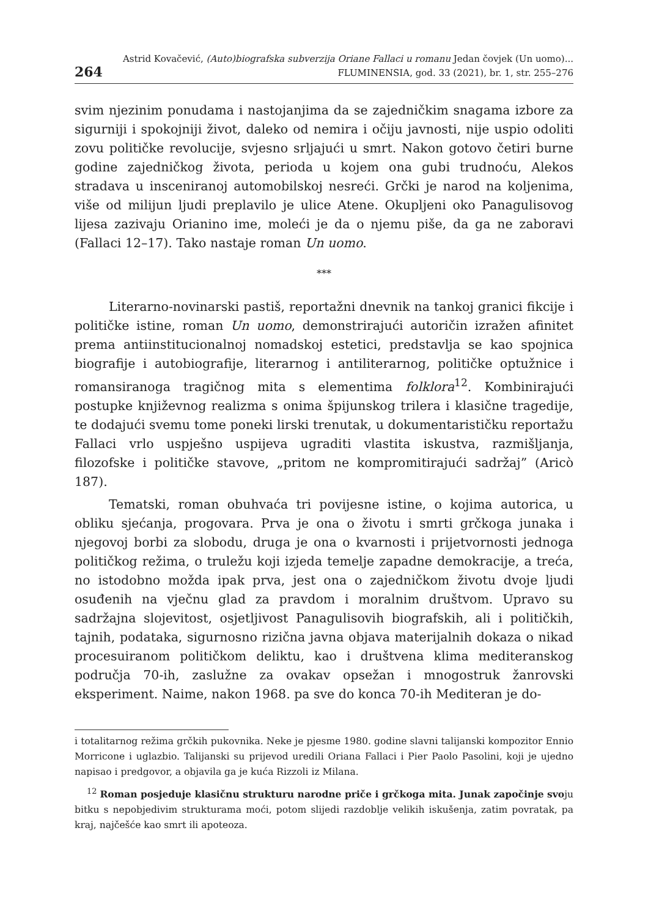264
Astrid Kovačević, (Auto)biografska subverzija Oriane Fallaci u romanu Jedan čovjek (Un uomo)...
FLUMINENSIA, god. 33 (2021), br. 1, str. 255–276
svim njezinim ponudama i nastojanjima da se zajedničkim snagama izbore za sigurniji i spokojniji život, daleko od nemira i očiju javnosti, nije uspio odoliti zovu političke revolucije, svjesno srljajući u smrt. Nakon gotovo četiri burne godine zajedničkog života, perioda u kojem ona gubi trudnoću, Alekos stradava u insceniranoj automobilskoj nesreći. Grčki je narod na koljenima, više od milijun ljudi preplavilo je ulice Atene. Okupljeni oko Panagulisovog lijesa zazivaju Orianino ime, moleći je da o njemu piše, da ga ne zaboravi (Fallaci 12–17). Tako nastaje roman Un uomo.
***
Literarno-novinarski pastiš, reportažni dnevnik na tankoj granici fikcije i političke istine, roman Un uomo, demonstrirajući autoričin izražen afinitet prema antiinstitucionalnoj nomadskoj estetici, predstavlja se kao spojnica biografije i autobiografije, literarnog i antiliterarnog, političke optužnice i romansiranoga tragičnog mita s elementima folklora<sup>12</sup>. Kombinirajući postupke književnog realizma s onima špijunskog trilera i klasične tragedije, te dodajući svemu tome poneki lirski trenutak, u dokumentarističku reportažu Fallaci vrlo uspješno uspijeva ugraditi vlastita iskustva, razmišljanja, filozofske i političke stavove, „pritom ne kompromitirajući sadržaj” (Aricò 187).
Tematski, roman obuhvaća tri povijesne istine, o kojima autorica, u obliku sjećanja, progovara. Prva je ona o životu i smrti grčkoga junaka i njegovoj borbi za slobodu, druga je ona o kvarnosti i prijetvornosti jednoga političkog režima, o truležu koji izjeda temelje zapadne demokracije, a treća, no istodobno možda ipak prva, jest ona o zajedničkom životu dvoje ljudi osuđenih na vječnu glad za pravdom i moralnim društvom. Upravo su sadržajna slojevitost, osjetljivost Panagulisovih biografskih, ali i političkih, tajnih, podataka, sigurnosno rizična javna objava materijalnih dokaza o nikad procesuiranom političkom deliktu, kao i društvena klima mediteranskog područja 70-ih, zaslužne za ovakav opsežan i mnogostruk žanrovski eksperiment. Naime, nakon 1968. pa sve do konca 70-ih Mediteran je do-
i totalitarnog režima grčkih pukovnika. Neke je pjesme 1980. godine slavni talijanski kompozitor Ennio Morricone i uglazbio. Talijanski su prijevod uredili Oriana Fallaci i Pier Paolo Pasolini, koji je ujedno napisao i predgovor, a objavila ga je kuća Rizzoli iz Milana.
<sup>12</sup> Roman posjeduje klasičnu strukturu narodne priče i grčkoga mita. Junak započinje svoju bitku s nepobjedivim strukturama moći, potom slijedi razdoblje velikih iskušenja, zatim povratak, pa kraj, najčešće kao smrt ili apoteoza.